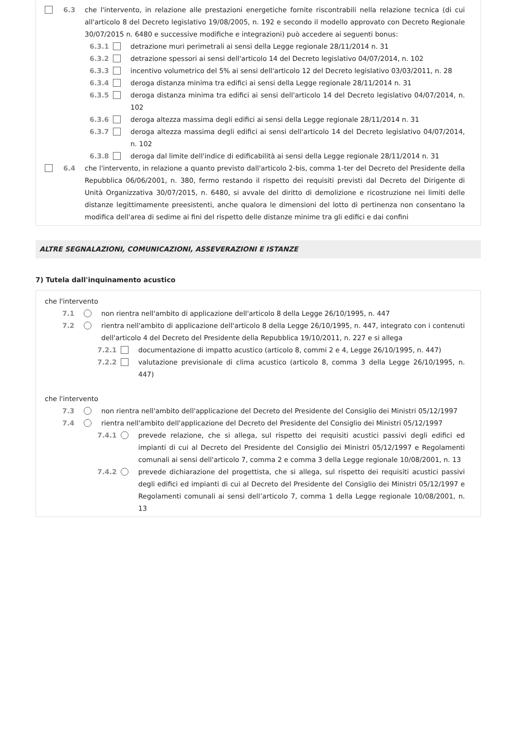6.3 che l'intervento, in relazione alle prestazioni energetiche fornite riscontrabili nella relazione tecnica (di cui all'articolo 8 del Decreto legislativo 19/08/2005, n. 192 e secondo il modello approvato con Decreto Regionale 30/07/2015 n. 6480 e successive modifiche e integrazioni) può accedere ai seguenti bonus:
6.3.1 detrazione muri perimetrali ai sensi della Legge regionale 28/11/2014 n. 31
6.3.2 detrazione spessori ai sensi dell'articolo 14 del Decreto legislativo 04/07/2014, n. 102
6.3.3 incentivo volumetrico del 5% ai sensi dell'articolo 12 del Decreto legislativo 03/03/2011, n. 28
6.3.4 deroga distanza minima tra edifici ai sensi della Legge regionale 28/11/2014 n. 31
6.3.5 deroga distanza minima tra edifici ai sensi dell'articolo 14 del Decreto legislativo 04/07/2014, n. 102
6.3.6 deroga altezza massima degli edifici ai sensi della Legge regionale 28/11/2014 n. 31
6.3.7 deroga altezza massima degli edifici ai sensi dell'articolo 14 del Decreto legislativo 04/07/2014, n. 102
6.3.8 deroga dal limite dell'indice di edificabilità ai sensi della Legge regionale 28/11/2014 n. 31
6.4 che l'intervento, in relazione a quanto previsto dall'articolo 2-bis, comma 1-ter del Decreto del Presidente della Repubblica 06/06/2001, n. 380, fermo restando il rispetto dei requisiti previsti dal Decreto del Dirigente di Unità Organizzativa 30/07/2015, n. 6480, si avvale del diritto di demolizione e ricostruzione nei limiti delle distanze legittimamente preesistenti, anche qualora le dimensioni del lotto di pertinenza non consentano la modifica dell'area di sedime ai fini del rispetto delle distanze minime tra gli edifici e dai confini
ALTRE SEGNALAZIONI, COMUNICAZIONI, ASSEVERAZIONI E ISTANZE
7) Tutela dall'inquinamento acustico
che l'intervento
7.1 non rientra nell'ambito di applicazione dell'articolo 8 della Legge 26/10/1995, n. 447
7.2 rientra nell'ambito di applicazione dell'articolo 8 della Legge 26/10/1995, n. 447, integrato con i contenuti dell'articolo 4 del Decreto del Presidente della Repubblica 19/10/2011, n. 227 e si allega
7.2.1 documentazione di impatto acustico (articolo 8, commi 2 e 4, Legge 26/10/1995, n. 447)
7.2.2 valutazione previsionale di clima acustico (articolo 8, comma 3 della Legge 26/10/1995, n. 447)
che l'intervento
7.3 non rientra nell'ambito dell'applicazione del Decreto del Presidente del Consiglio dei Ministri 05/12/1997
7.4 rientra nell'ambito dell'applicazione del Decreto del Presidente del Consiglio dei Ministri 05/12/1997
7.4.1 prevede relazione, che si allega, sul rispetto dei requisiti acustici passivi degli edifici ed impianti di cui al Decreto del Presidente del Consiglio dei Ministri 05/12/1997 e Regolamenti comunali ai sensi dell'articolo 7, comma 2 e comma 3 della Legge regionale 10/08/2001, n. 13
7.4.2 prevede dichiarazione del progettista, che si allega, sul rispetto dei requisiti acustici passivi degli edifici ed impianti di cui al Decreto del Presidente del Consiglio dei Ministri 05/12/1997 e Regolamenti comunali ai sensi dell’articolo 7, comma 1 della Legge regionale 10/08/2001, n. 13